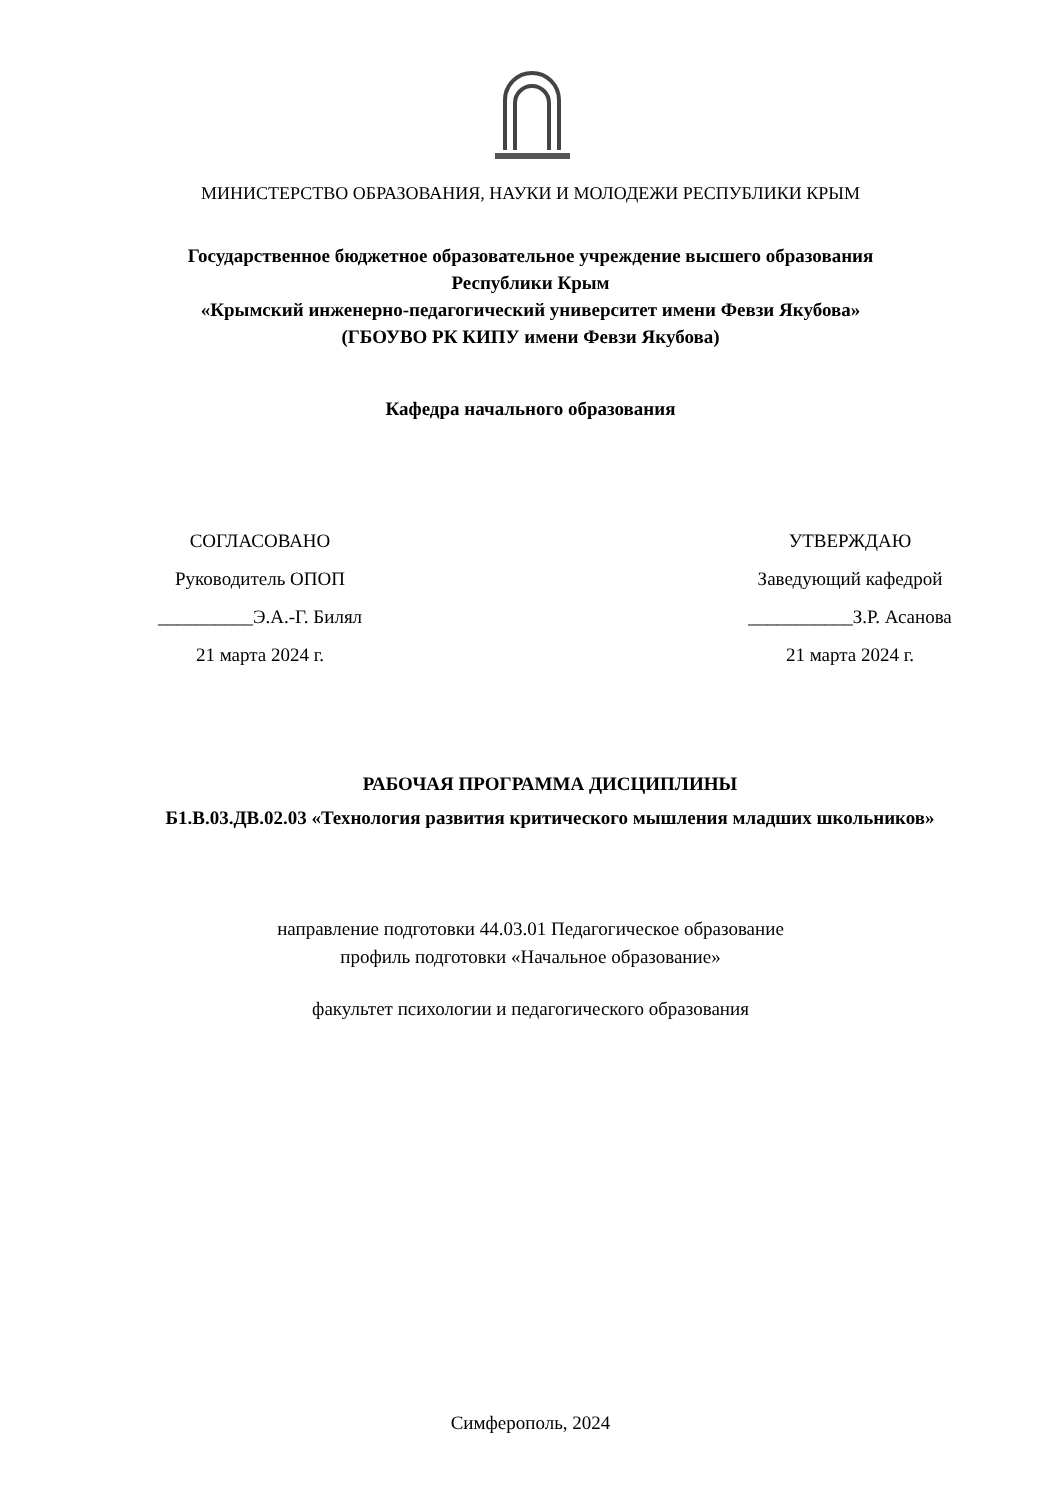МИНИСТЕРСТВО ОБРАЗОВАНИЯ, НАУКИ И МОЛОДЕЖИ РЕСПУБЛИКИ КРЫМ
Государственное бюджетное образовательное учреждение высшего образования
Республики Крым
«Крымский инженерно-педагогический университет имени Февзи Якубова»
(ГБОУВО РК КИПУ имени Февзи Якубова)
Кафедра начального образования
СОГЛАСОВАНО
Руководитель ОПОП
__________Э.А.-Г. Билял
21 марта 2024 г.
УТВЕРЖДАЮ
Заведующий кафедрой
___________З.Р. Асанова
21 марта 2024 г.
РАБОЧАЯ ПРОГРАММА ДИСЦИПЛИНЫ
Б1.В.03.ДВ.02.03 «Технология развития критического мышления младших школьников»
направление подготовки 44.03.01 Педагогическое образование
профиль подготовки «Начальное образование»
факультет психологии и педагогического образования
Симферополь, 2024